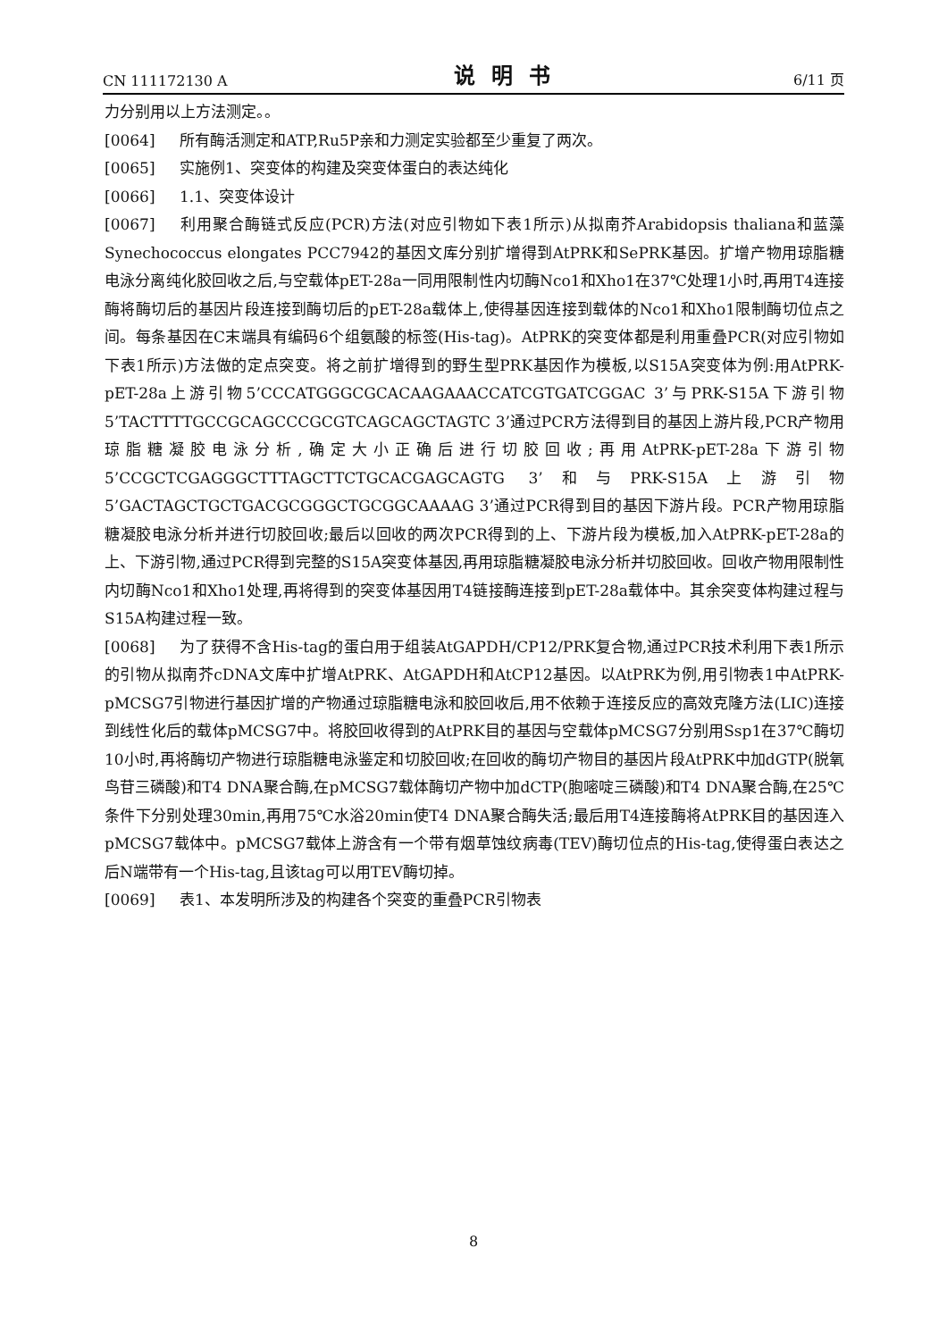CN 111172130 A 说明书 6/11 页
力分别用以上方法测定。。
[0064] 所有酶活测定和ATP,Ru5P亲和力测定实验都至少重复了两次。
[0065] 实施例1、突变体的构建及突变体蛋白的表达纯化
[0066] 1.1、突变体设计
[0067] 利用聚合酶链式反应(PCR)方法(对应引物如下表1所示)从拟南芥Arabidopsis thaliana和蓝藻Synechococcus elongates PCC7942的基因文库分别扩增得到AtPRK和SePRK基因。扩增产物用琼脂糖电泳分离纯化胶回收之后,与空载体pET-28a一同用限制性内切酶Nco1和Xho1在37℃处理1小时,再用T4连接酶将酶切后的基因片段连接到酶切后的pET-28a载体上,使得基因连接到载体的Nco1和Xho1限制酶切位点之间。每条基因在C末端具有编码6个组氨酸的标签(His-tag)。AtPRK的突变体都是利用重叠PCR(对应引物如下表1所示)方法做的定点突变。将之前扩增得到的野生型PRK基因作为模板,以S15A突变体为例:用AtPRK-pET-28a上游引物5’CCCATGGGCGCACAAGAAACCATCGTGATCGGAC 3’与PRK-S15A下游引物5’TACTTTTGCCGCAGCCCGCGTCAGCAGCTAGTC 3’通过PCR方法得到目的基因上游片段,PCR产物用琼脂糖凝胶电泳分析,确定大小正确后进行切胶回收;再用AtPRK-pET-28a下游引物5’CCGCTCGAGGGCTTTAGCTTCTGCACGAGCAGTG 3’和与PRK-S15A上游引物5’GACTAGCTGCTGACGCGGGCTGCGGCAAAAG 3’通过PCR得到目的基因下游片段。PCR产物用琼脂糖凝胶电泳分析并进行切胶回收;最后以回收的两次PCR得到的上、下游片段为模板,加入AtPRK-pET-28a的上、下游引物,通过PCR得到完整的S15A突变体基因,再用琼脂糖凝胶电泳分析并切胶回收。回收产物用限制性内切酶Nco1和Xho1处理,再将得到的突变体基因用T4链接酶连接到pET-28a载体中。其余突变体构建过程与S15A构建过程一致。
[0068] 为了获得不含His-tag的蛋白用于组装AtGAPDH/CP12/PRK复合物,通过PCR技术利用下表1所示的引物从拟南芥cDNA文库中扩增AtPRK、AtGAPDH和AtCP12基因。以AtPRK为例,用引物表1中AtPRK-pMCSG7引物进行基因扩增的产物通过琼脂糖电泳和胶回收后,用不依赖于连接反应的高效克隆方法(LIC)连接到线性化后的载体pMCSG7中。将胶回收得到的AtPRK目的基因与空载体pMCSG7分别用Ssp1在37℃酶切10小时,再将酶切产物进行琼脂糖电泳鉴定和切胶回收;在回收的酶切产物目的基因片段AtPRK中加dGTP(脱氧鸟苷三磷酸)和T4 DNA聚合酶,在pMCSG7载体酶切产物中加dCTP(胞嘧啶三磷酸)和T4 DNA聚合酶,在25℃条件下分别处理30min,再用75℃水浴20min使T4 DNA聚合酶失活;最后用T4连接酶将AtPRK目的基因连入pMCSG7载体中。pMCSG7载体上游含有一个带有烟草蚀纹病毒(TEV)酶切位点的His-tag,使得蛋白表达之后N端带有一个His-tag,且该tag可以用TEV酶切掉。
[0069] 表1、本发明所涉及的构建各个突变的重叠PCR引物表
8